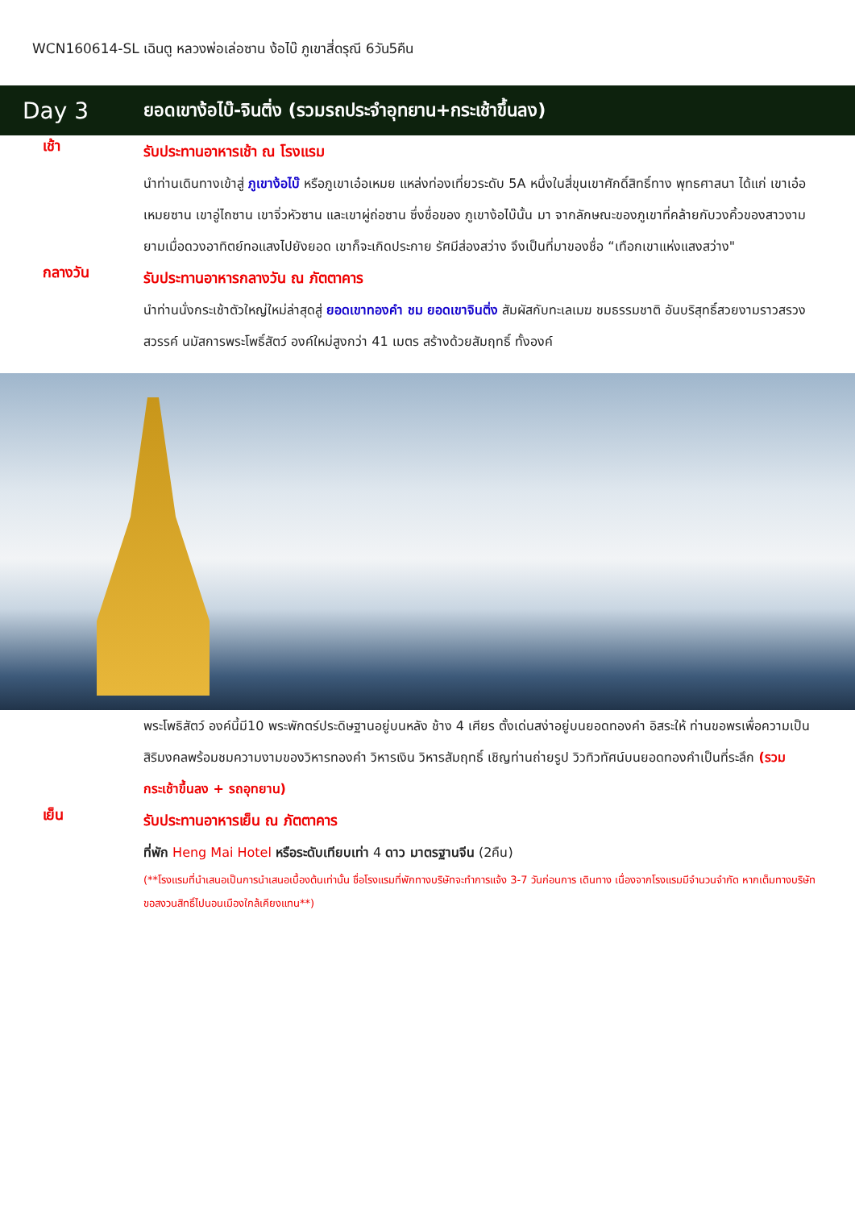WCN160614-SL เฉินตู หลวงพ่อเล่อซาน ง้อไบ๊ ภูเขาสี่ดรุณี 6วัน5คืน
Day 3
ยอดเขาง้อไบ๊-จินติ่ง (รวมรถประจำอุทยาน+กระเช้าขึ้นลง)
เช้า
รับประทานอาหารเช้า ณ โรงแรม
นำท่านเดินทางเข้าสู่ ภูเขาง้อไบ๊ หรือภูเขาเอ๋อเหมย แหล่งท่องเที่ยวระดับ 5A หนึ่งในสี่ขุนเขาศักดิ์สิทธิ์ทาง พุทธศาสนา ได้แก่ เขาเอ๋อเหมยซาน เขาอู่ไถซาน เขาจิ่วหัวซาน และเขาผู่ถ่อซาน ซึ่งชื่อของ ภูเขาง้อไบ๊นั้น มา จากลักษณะของภูเขาที่คล้ายกับวงคิ้วของสาวงาม ยามเมื่อดวงอาทิตย์ทอแสงไปยังยอด เขาก็จะเกิดประกาย รัศมีส่องสว่าง จึงเป็นที่มาของชื่อ “เทือกเขาแห่งแสงสว่าง"
กลางวัน
รับประทานอาหารกลางวัน ณ ภัตตาคาร
นำท่านนั่งกระเช้าตัวใหญ่ใหม่ล่าสุดสู่ ยอดเขาทองคำ ชม ยอดเขาจินติ่ง สัมผัสกับทะเลเมฆ ชมธรรมชาติ อันบริสุทธิ์สวยงามราวสรวง สวรรค์ นมัสการพระโพธิ์สัตว์ องค์ใหม่สูงกว่า 41 เมตร สร้างด้วยสัมฤทธิ์ ทั้งองค์
พระโพธิสัตว์ องค์นี้มี10 พระพักตร์ประดิษฐานอยู่บนหลัง ช้าง 4 เศียร ตั้งเด่นสง่าอยู่บนยอดทองคำ อิสระให้ ท่านขอพรเพื่อความเป็นสิริมงคลพร้อมชมความงามของวิหารทองคำ วิหารเงิน วิหารสัมฤทธิ์ เชิญท่านถ่ายรูป วิวทิวทัศน์บนยอดทองคำเป็นที่ระลึก (รวมกระเช้าขึ้นลง + รถอุทยาน)
เย็น
รับประทานอาหารเย็น ณ ภัตตาคาร
ที่พัก Heng Mai Hotel หรือระดับเทียบเท่า 4 ดาว มาตรฐานจีน (2คืน)
(**โรงแรมที่นำเสนอเป็นการนำเสนอเบื้องต้นเท่านั้น ชื่อโรงแรมที่พักทางบริษัทจะทำการแจ้ง 3-7 วันก่อนการ เดินทาง เนื่องจากโรงแรมมีจำนวนจำกัด หากเต็มทางบริษัทขอสงวนสิทธิ์ไปนอนเมืองใกล้เคียงแทน**)